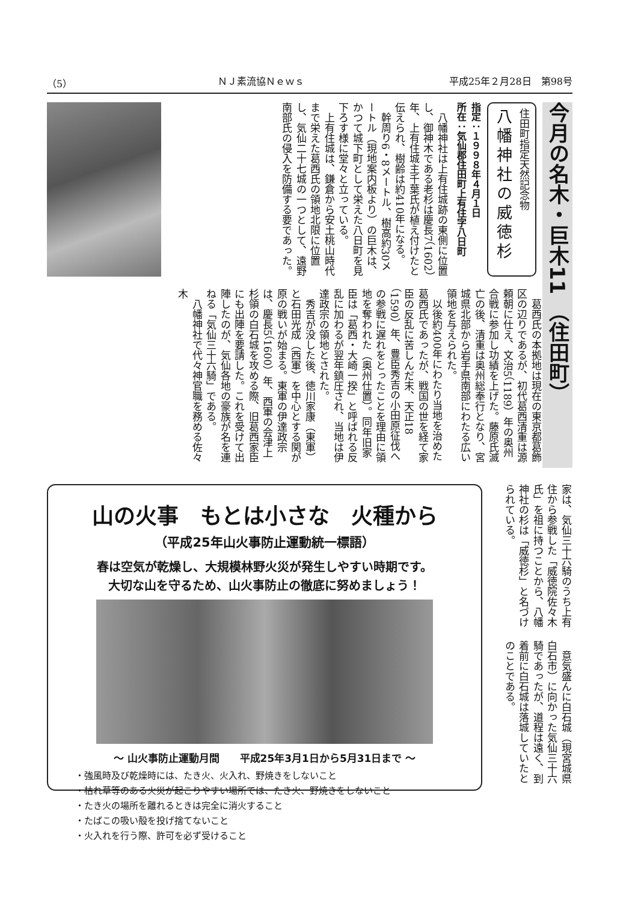（5） ＮＪ素流協Ｎｅｗｓ 平成25年２月28日　第98号
今月の名木・巨木11 （住田町）
住田町指定天然記念物
八幡神社の威徳杉
指定：１９９８年４月１日
所在：気仙郡住田町上有住字八日町
　八幡神社は上有住城跡の東側に位置し、御神木である老杉は慶長7（1602）年、上有住城主千葉氏が植え付けたと伝えられ、樹齢は約410年になる。
　幹周り6・8メートル、樹高約30メートル（現地案内板より）の巨木は、かつて城下町として栄えた八日町を見下ろす様に堂々と立っている。
　上有住城は、鎌倉から安土桃山時代まで栄えた葛西氏の領地北限に位置し、気仙二十七城の一つとして、遠野南部氏の侵入を防備する要であった。
　葛西氏の本拠地は現在の東京都葛飾区の辺りであるが、初代葛西清重は源頼朝に仕え、文治5（1189）年の奥州合戦に参加し功績を上げた。藤原氏滅亡の後、清重は奥州総奉行となり、宮城県北部から岩手県南部にわたる広い領地を与えられた。
　以後約400年にわたり当地を治めた葛西氏であったが、戦国の世を経て家臣の反乱に苦しんだ末、天正18（1590）年、豊臣秀吉の小田原征伐への参戦に遅れをとったことを理由に領地を奪われた（奥州仕置）。同年旧家臣は「葛西・大崎一揆」と呼ばれる反乱に加わるが翌年鎮圧され、当地は伊達政宗の領地とされた。
　秀吉が没した後、徳川家康（東軍）と石田光成（西軍）を中心とする関が原の戦いが始まる。東軍の伊達政宗は、慶長5（1600）年、西軍の会津上杉領の白石城を攻める際、旧葛西家臣にも出陣を要請した。これを受けて出陣したのが、気仙各地の豪族が名を連ねる「気仙三十六騎」である。
　八幡神社で代々神官職を務める佐々木
家は、気仙三十六騎のうち上有住から参戦した「威徳院佐々木氏」を祖に持つことから、八幡神社の杉は「威徳杉」と名づけられている。
　意気盛んに白石城（現宮城県白石市）に向かった気仙三十六騎であったが、道程は遠く、到着前に白石城は落城していたとのことである。
山の火事　もとは小さな　火種から
（平成25年山火事防止運動統一標語）
春は空気が乾燥し、大規模林野火災が発生しやすい時期です。
大切な山を守るため、山火事防止の徹底に努めましょう！
～ 山火事防止運動月間　　平成25年3月1日から5月31日まで ～
・強風時及び乾燥時には、たき火、火入れ、野焼きをしないこと
・枯れ草等のある火災が起こりやすい場所では、たき火、野焼きをしないこと
・たき火の場所を離れるときは完全に消火すること
・たばこの吸い殻を投げ捨てないこと
・火入れを行う際、許可を必ず受けること